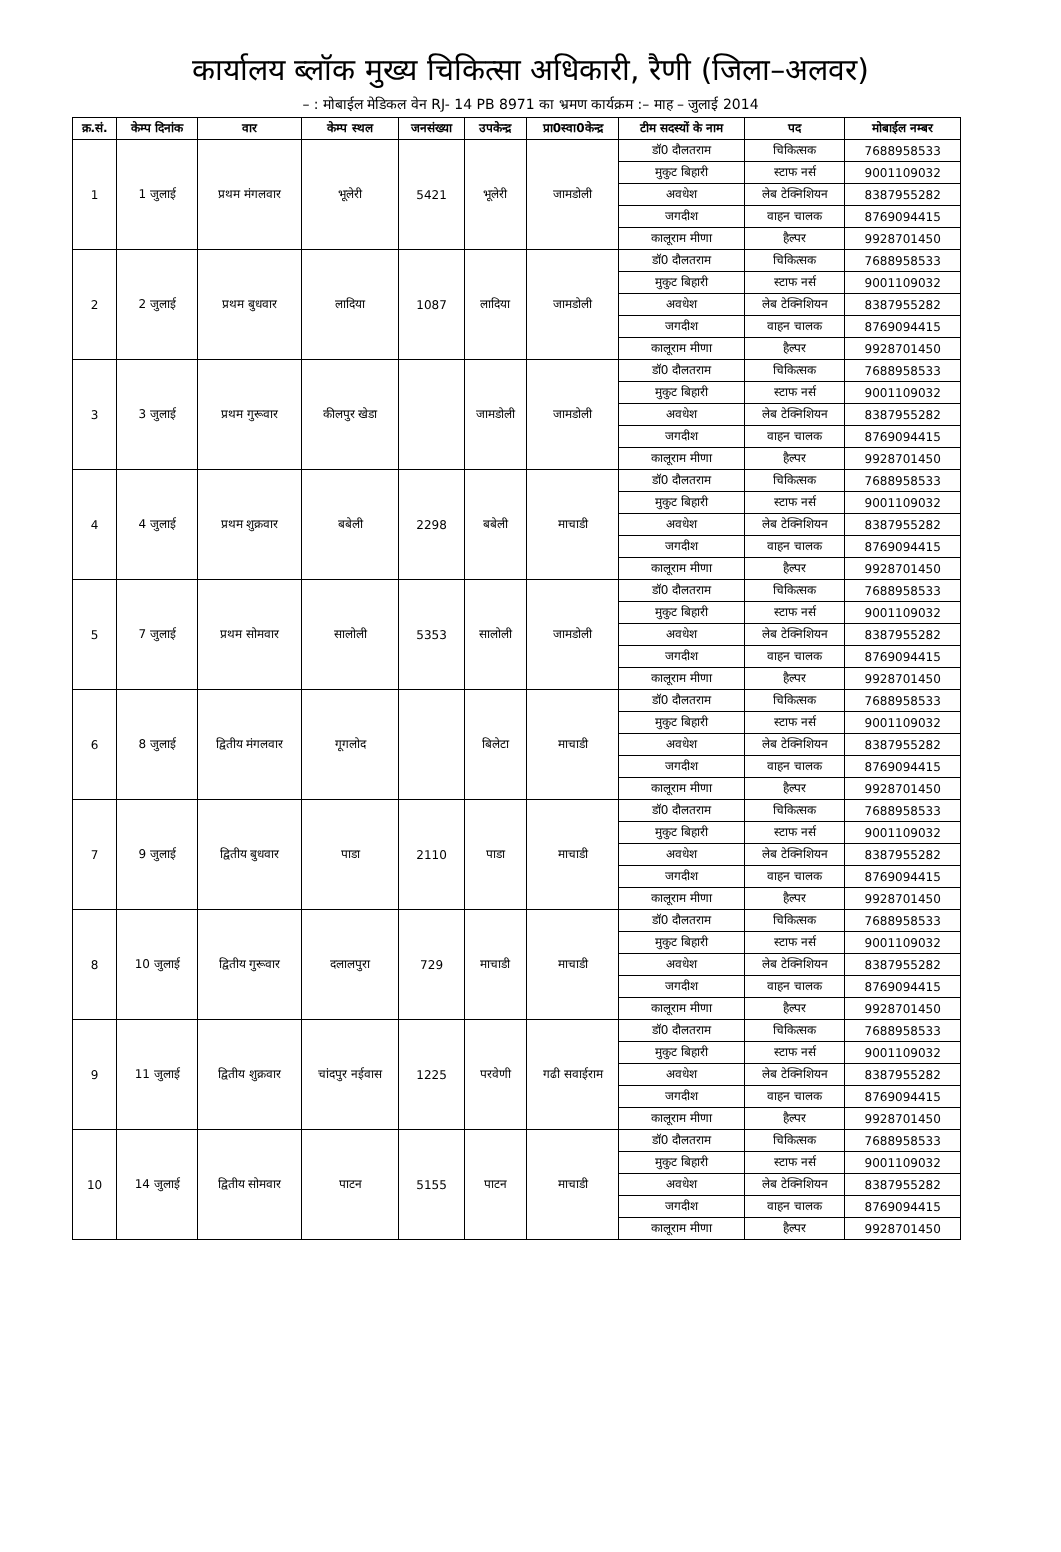कार्यालय ब्लॉक मुख्य चिकित्सा अधिकारी, रैणी (जिला–अलवर)
– : मोबाईल मेडिकल वेन RJ- 14 PB 8971 का भ्रमण कार्यक्रम :– माह – जुलाई 2014
| क्र.सं. | केम्प दिनांक | वार | केम्प स्थल | जनसंख्या | उपकेन्द्र | प्रा0स्वा0केन्द्र | टीम सदस्यों के नाम | पद | मोबाईल नम्बर |
| --- | --- | --- | --- | --- | --- | --- | --- | --- | --- |
| 1 | 1 जुलाई | प्रथम मंगलवार | भूलेरी | 5421 | भूलेरी | जामडोली | डॉ0 दौलतराम | चिकित्सक | 7688958533 |
| | | | | | | | मुकुट बिहारी | स्टाफ नर्स | 9001109032 |
| | | | | | | | अवधेश | लेब टेक्निशियन | 8387955282 |
| | | | | | | | जगदीश | वाहन चालक | 8769094415 |
| | | | | | | | कालूराम मीणा | हैल्पर | 9928701450 |
| 2 | 2 जुलाई | प्रथम बुधवार | लादिया | 1087 | लादिया | जामडोली | डॉ0 दौलतराम | चिकित्सक | 7688958533 |
| | | | | | | | मुकुट बिहारी | स्टाफ नर्स | 9001109032 |
| | | | | | | | अवधेश | लेब टेक्निशियन | 8387955282 |
| | | | | | | | जगदीश | वाहन चालक | 8769094415 |
| | | | | | | | कालूराम मीणा | हैल्पर | 9928701450 |
| 3 | 3 जुलाई | प्रथम गुरूवार | कीलपुर खेडा | | जामडोली | जामडोली | डॉ0 दौलतराम | चिकित्सक | 7688958533 |
| | | | | | | | मुकुट बिहारी | स्टाफ नर्स | 9001109032 |
| | | | | | | | अवधेश | लेब टेक्निशियन | 8387955282 |
| | | | | | | | जगदीश | वाहन चालक | 8769094415 |
| | | | | | | | कालूराम मीणा | हैल्पर | 9928701450 |
| 4 | 4 जुलाई | प्रथम शुक्रवार | बबेली | 2298 | बबेली | माचाडी | डॉ0 दौलतराम | चिकित्सक | 7688958533 |
| | | | | | | | मुकुट बिहारी | स्टाफ नर्स | 9001109032 |
| | | | | | | | अवधेश | लेब टेक्निशियन | 8387955282 |
| | | | | | | | जगदीश | वाहन चालक | 8769094415 |
| | | | | | | | कालूराम मीणा | हैल्पर | 9928701450 |
| 5 | 7 जुलाई | प्रथम सोमवार | सालोली | 5353 | सालोली | जामडोली | डॉ0 दौलतराम | चिकित्सक | 7688958533 |
| | | | | | | | मुकुट बिहारी | स्टाफ नर्स | 9001109032 |
| | | | | | | | अवधेश | लेब टेक्निशियन | 8387955282 |
| | | | | | | | जगदीश | वाहन चालक | 8769094415 |
| | | | | | | | कालूराम मीणा | हैल्पर | 9928701450 |
| 6 | 8 जुलाई | द्वितीय मंगलवार | गूगलोद | | बिलेटा | माचाडी | डॉ0 दौलतराम | चिकित्सक | 7688958533 |
| | | | | | | | मुकुट बिहारी | स्टाफ नर्स | 9001109032 |
| | | | | | | | अवधेश | लेब टेक्निशियन | 8387955282 |
| | | | | | | | जगदीश | वाहन चालक | 8769094415 |
| | | | | | | | कालूराम मीणा | हैल्पर | 9928701450 |
| 7 | 9 जुलाई | द्वितीय बुधवार | पाडा | 2110 | पाडा | माचाडी | डॉ0 दौलतराम | चिकित्सक | 7688958533 |
| | | | | | | | मुकुट बिहारी | स्टाफ नर्स | 9001109032 |
| | | | | | | | अवधेश | लेब टेक्निशियन | 8387955282 |
| | | | | | | | जगदीश | वाहन चालक | 8769094415 |
| | | | | | | | कालूराम मीणा | हैल्पर | 9928701450 |
| 8 | 10 जुलाई | द्वितीय गुरूवार | दलालपुरा | 729 | माचाडी | माचाडी | डॉ0 दौलतराम | चिकित्सक | 7688958533 |
| | | | | | | | मुकुट बिहारी | स्टाफ नर्स | 9001109032 |
| | | | | | | | अवधेश | लेब टेक्निशियन | 8387955282 |
| | | | | | | | जगदीश | वाहन चालक | 8769094415 |
| | | | | | | | कालूराम मीणा | हैल्पर | 9928701450 |
| 9 | 11 जुलाई | द्वितीय शुक्रवार | चांदपुर नईवास | 1225 | परवेणी | गढी सवाईराम | डॉ0 दौलतराम | चिकित्सक | 7688958533 |
| | | | | | | | मुकुट बिहारी | स्टाफ नर्स | 9001109032 |
| | | | | | | | अवधेश | लेब टेक्निशियन | 8387955282 |
| | | | | | | | जगदीश | वाहन चालक | 8769094415 |
| | | | | | | | कालूराम मीणा | हैल्पर | 9928701450 |
| 10 | 14 जुलाई | द्वितीय सोमवार | पाटन | 5155 | पाटन | माचाडी | डॉ0 दौलतराम | चिकित्सक | 7688958533 |
| | | | | | | | मुकुट बिहारी | स्टाफ नर्स | 9001109032 |
| | | | | | | | अवधेश | लेब टेक्निशियन | 8387955282 |
| | | | | | | | जगदीश | वाहन चालक | 8769094415 |
| | | | | | | | कालूराम मीणा | हैल्पर | 9928701450 |